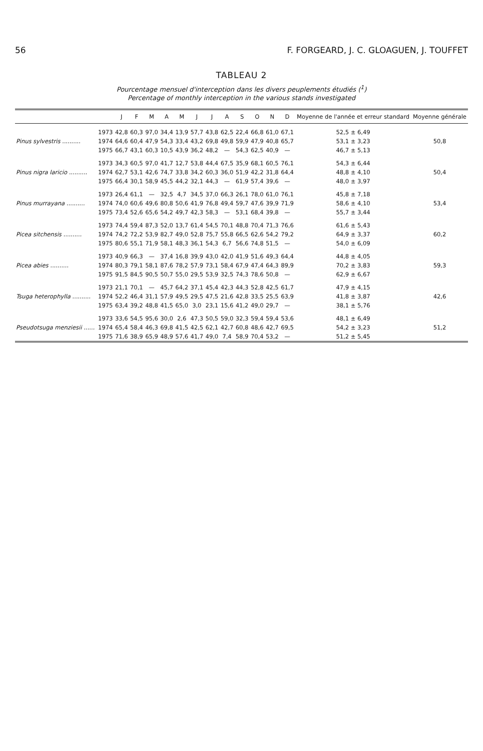56 F. FORGEARD, J. C. GLOAGUEN, J. TOUFFET
TABLEAU 2
Pourcentage mensuel d'interception dans les divers peuplements étudiés (<sup>1</sup>)
Percentage of monthly interception in the various stands investigated
| | | J | F | M | A | M | J | J | A | S | O | N | D | Moyenne de l'année et erreur standard | Moyenne générale |
| --- | --- | --- | --- | --- | --- | --- | --- | --- | --- | --- | --- | --- | --- | --- | --- |
| Pinus sylvestris .......... | 1973 | 42,8 | 60,3 | 97,0 | 34,4 | 13,9 | 57,7 | 43,8 | 62,5 | 22,4 | 66,8 | 61,0 | 67,1 | 52,5 ± 6,49 | 50,8 |
| | 1974 | 64,6 | 60,4 | 47,9 | 54,3 | 33,4 | 43,2 | 69,8 | 49,8 | 59,9 | 47,9 | 40,8 | 65,7 | 53,1 ± 3,23 | |
| | 1975 | 66,7 | 43,1 | 60,3 | 10,5 | 43,9 | 36,2 | 48,2 | — | 54,3 | 62,5 | 40,9 | — | 46,7 ± 5,13 | |
| Pinus nigra laricio .......... | 1973 | 34,3 | 60,5 | 97,0 | 41,7 | 12,7 | 53,8 | 44,4 | 67,5 | 35,9 | 68,1 | 60,5 | 76,1 | 54,3 ± 6,44 | 50,4 |
| | 1974 | 62,7 | 53,1 | 42,6 | 74,7 | 33,8 | 34,2 | 60,3 | 36,0 | 51,9 | 42,2 | 31,8 | 64,4 | 48,8 ± 4,10 | |
| | 1975 | 66,4 | 30,1 | 58,9 | 45,5 | 44,2 | 32,1 | 44,3 | — | 61,9 | 57,4 | 39,6 | — | 48,0 ± 3,97 | |
| Pinus murrayana .......... | 1973 | 26,4 | 61,1 | — | 32,5 | 4,7 | 34,5 | 37,0 | 66,3 | 26,1 | 78,0 | 61,0 | 76,1 | 45,8 ± 7,18 | 53,4 |
| | 1974 | 74,0 | 60,6 | 49,6 | 80,8 | 50,6 | 41,9 | 76,8 | 49,4 | 59,7 | 47,6 | 39,9 | 71,9 | 58,6 ± 4,10 | |
| | 1975 | 73,4 | 52,6 | 65,6 | 54,2 | 49,7 | 42,3 | 58,3 | — | 53,1 | 68,4 | 39,8 | — | 55,7 ± 3,44 | |
| Picea sitchensis .......... | 1973 | 74,4 | 59,4 | 87,3 | 52,0 | 13,7 | 61,4 | 54,5 | 70,1 | 48,8 | 70,4 | 71,3 | 76,6 | 61,6 ± 5,43 | 60,2 |
| | 1974 | 74,2 | 72,2 | 53,9 | 82,7 | 49,0 | 52,8 | 75,7 | 55,8 | 66,5 | 62,6 | 54,2 | 79,2 | 64,9 ± 3,37 | |
| | 1975 | 80,6 | 55,1 | 71,9 | 58,1 | 48,3 | 36,1 | 54,3 | 6,7 | 56,6 | 74,8 | 51,5 | — | 54,0 ± 6,09 | |
| Picea abies .......... | 1973 | 40,9 | 66,3 | — | 37,4 | 16,8 | 39,9 | 43,0 | 42,0 | 41,9 | 51,6 | 49,3 | 64,4 | 44,8 ± 4,05 | 59,3 |
| | 1974 | 80,3 | 79,1 | 58,1 | 87,6 | 78,2 | 57,9 | 73,1 | 58,4 | 67,9 | 47,4 | 64,3 | 89,9 | 70,2 ± 3,83 | |
| | 1975 | 91,5 | 84,5 | 90,5 | 50,7 | 55,0 | 29,5 | 53,9 | 32,5 | 74,3 | 78,6 | 50,8 | — | 62,9 ± 6,67 | |
| Tsuga heterophylla .......... | 1973 | 21,1 | 70,1 | — | 45,7 | 64,2 | 37,1 | 45,4 | 42,3 | 44,3 | 52,8 | 42,5 | 61,7 | 47,9 ± 4,15 | 42,6 |
| | 1974 | 52,2 | 46,4 | 31,1 | 57,9 | 49,5 | 29,5 | 47,5 | 21,6 | 42,8 | 33,5 | 25,5 | 63,9 | 41,8 ± 3,87 | |
| | 1975 | 63,4 | 39,2 | 48,8 | 41,5 | 65,0 | 3,0 | 23,1 | 15,6 | 41,2 | 49,0 | 29,7 | — | 38,1 ± 5,76 | |
| Pseudotsuga menziesii ...... | 1973 | 33,6 | 54,5 | 95,6 | 30,0 | 2,6 | 47,3 | 50,5 | 59,0 | 32,3 | 59,4 | 59,4 | 53,6 | 48,1 ± 6,49 | 51,2 |
| | 1974 | 65,4 | 58,4 | 46,3 | 69,8 | 41,5 | 42,5 | 62,1 | 42,7 | 60,8 | 48,6 | 42,7 | 69,5 | 54,2 ± 3,23 | |
| | 1975 | 71,6 | 38,9 | 65,9 | 48,9 | 57,6 | 41,7 | 49,0 | 7,4 | 58,9 | 70,4 | 53,2 | — | 51,2 ± 5,45 | |